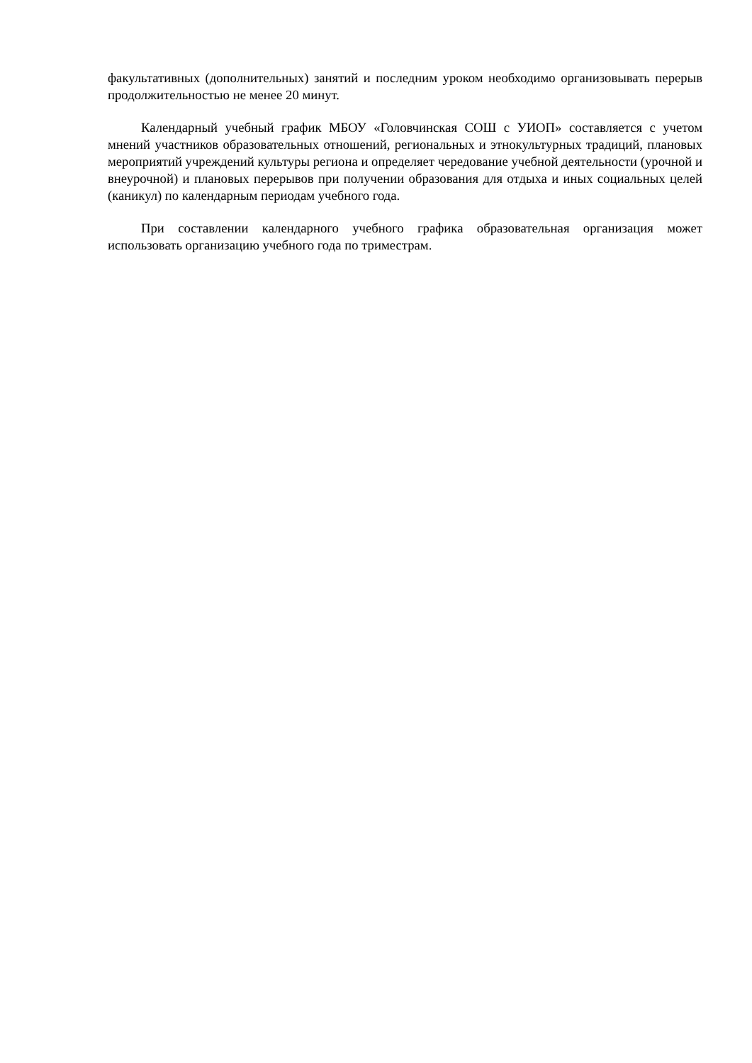факультативных (дополнительных) занятий и последним уроком необходимо организовывать перерыв продолжительностью не менее 20 минут.
Календарный учебный график МБОУ «Головчинская СОШ с УИОП» составляется с учетом мнений участников образовательных отношений, региональных и этнокультурных традиций, плановых мероприятий учреждений культуры региона и определяет чередование учебной деятельности (урочной и внеурочной) и плановых перерывов при получении образования для отдыха и иных социальных целей (каникул) по календарным периодам учебного года.
При составлении календарного учебного графика образовательная организация может использовать организацию учебного года по триместрам.